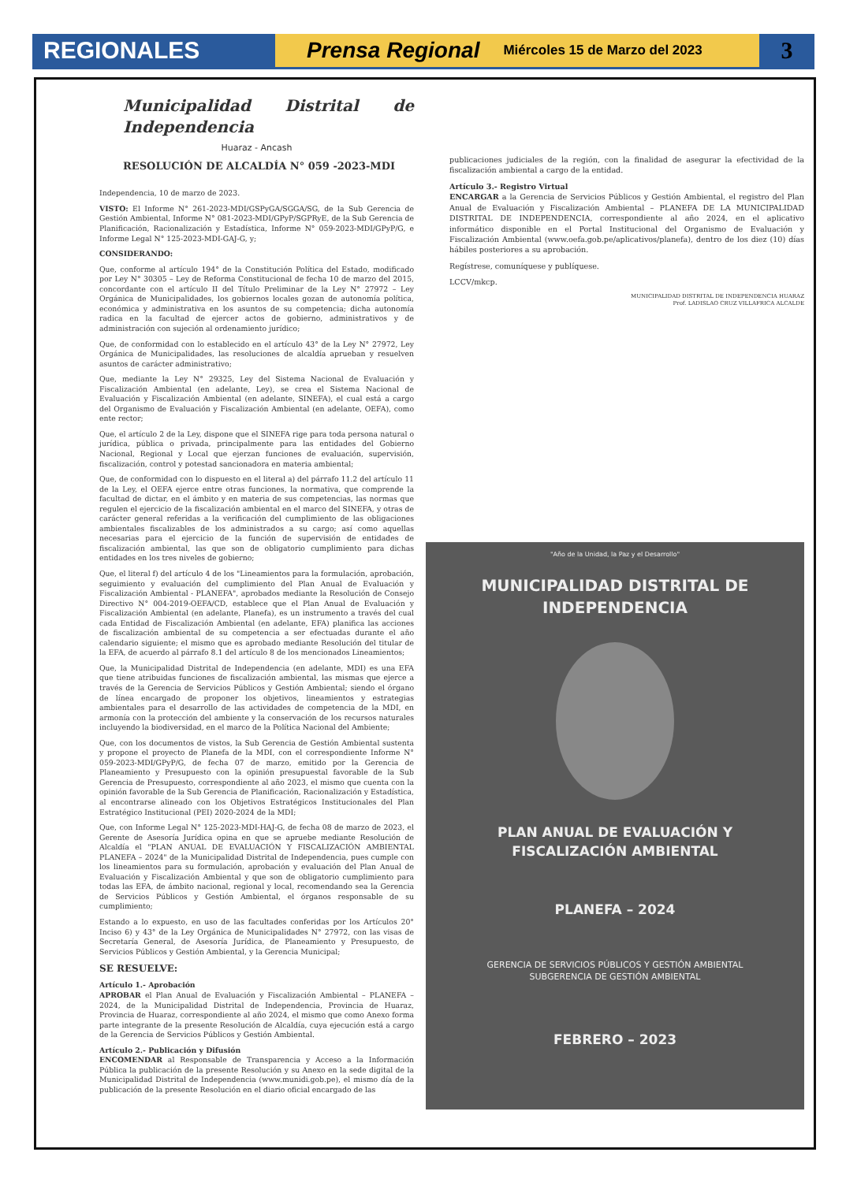REGIONALES
Prensa Regional
Miércoles 15 de Marzo del 2023
3
Municipalidad Distrital de Independencia
Huaraz - Ancash
RESOLUCIÓN DE ALCALDÍA N° 059 -2023-MDI
Independencia, 10 de marzo de 2023.
VISTO: El Informe N° 261-2023-MDI/GSPyGA/SGGA/SG, de la Sub Gerencia de Gestión Ambiental, Informe N° 081-2023-MDI/GPyP/SGPRyE, de la Sub Gerencia de Planificación, Racionalización y Estadística, Informe N° 059-2023-MDI/GPyP/G, e Informe Legal N° 125-2023-MDI-GAJ-G, y;
CONSIDERANDO:
Que, conforme al artículo 194° de la Constitución Política del Estado, modificado por Ley N° 30305 – Ley de Reforma Constitucional de fecha 10 de marzo del 2015, concordante con el artículo II del Título Preliminar de la Ley N° 27972 – Ley Orgánica de Municipalidades, los gobiernos locales gozan de autonomía política, económica y administrativa en los asuntos de su competencia; dicha autonomía radica en la facultad de ejercer actos de gobierno, administrativos y de administración con sujeción al ordenamiento jurídico;
Que, de conformidad con lo establecido en el artículo 43° de la Ley N° 27972, Ley Orgánica de Municipalidades, las resoluciones de alcaldía aprueban y resuelven asuntos de carácter administrativo;
Que, mediante la Ley N° 29325, Ley del Sistema Nacional de Evaluación y Fiscalización Ambiental (en adelante, Ley), se crea el Sistema Nacional de Evaluación y Fiscalización Ambiental (en adelante, SINEFA), el cual está a cargo del Organismo de Evaluación y Fiscalización Ambiental (en adelante, OEFA), como ente rector;
Que, el artículo 2 de la Ley, dispone que el SINEFA rige para toda persona natural o jurídica, pública o privada, principalmente para las entidades del Gobierno Nacional, Regional y Local que ejerzan funciones de evaluación, supervisión, fiscalización, control y potestad sancionadora en materia ambiental;
Que, de conformidad con lo dispuesto en el literal a) del párrafo 11.2 del artículo 11 de la Ley, el OEFA ejerce entre otras funciones, la normativa, que comprende la facultad de dictar, en el ámbito y en materia de sus competencias, las normas que regulen el ejercicio de la fiscalización ambiental en el marco del SINEFA, y otras de carácter general referidas a la verificación del cumplimiento de las obligaciones ambientales fiscalizables de los administrados a su cargo; así como aquellas necesarias para el ejercicio de la función de supervisión de entidades de fiscalización ambiental, las que son de obligatorio cumplimiento para dichas entidades en los tres niveles de gobierno;
Que, el literal f) del artículo 4 de los "Lineamientos para la formulación, aprobación, seguimiento y evaluación del cumplimiento del Plan Anual de Evaluación y Fiscalización Ambiental - PLANEFA", aprobados mediante la Resolución de Consejo Directivo N° 004-2019-OEFA/CD, establece que el Plan Anual de Evaluación y Fiscalización Ambiental (en adelante, Planefa), es un instrumento a través del cual cada Entidad de Fiscalización Ambiental (en adelante, EFA) planifica las acciones de fiscalización ambiental de su competencia a ser efectuadas durante el año calendario siguiente; el mismo que es aprobado mediante Resolución del titular de la EFA, de acuerdo al párrafo 8.1 del artículo 8 de los mencionados Lineamientos;
Que, la Municipalidad Distrital de Independencia (en adelante, MDI) es una EFA que tiene atribuidas funciones de fiscalización ambiental, las mismas que ejerce a través de la Gerencia de Servicios Públicos y Gestión Ambiental; siendo el órgano de línea encargado de proponer los objetivos, lineamientos y estrategias ambientales para el desarrollo de las actividades de competencia de la MDI, en armonía con la protección del ambiente y la conservación de los recursos naturales incluyendo la biodiversidad, en el marco de la Política Nacional del Ambiente;
Que, con los documentos de vistos, la Sub Gerencia de Gestión Ambiental sustenta y propone el proyecto de Planefa de la MDI, con el correspondiente Informe N° 059-2023-MDI/GPyP/G, de fecha 07 de marzo, emitido por la Gerencia de Planeamiento y Presupuesto con la opinión presupuestal favorable de la Sub Gerencia de Presupuesto, correspondiente al año 2023, el mismo que cuenta con la opinión favorable de la Sub Gerencia de Planificación, Racionalización y Estadística, al encontrarse alineado con los Objetivos Estratégicos Institucionales del Plan Estratégico Institucional (PEI) 2020-2024 de la MDI;
Que, con Informe Legal N° 125-2023-MDI-HAJ-G, de fecha 08 de marzo de 2023, el Gerente de Asesoría Jurídica opina en que se apruebe mediante Resolución de Alcaldía el "PLAN ANUAL DE EVALUACIÓN Y FISCALIZACIÓN AMBIENTAL PLANEFA – 2024" de la Municipalidad Distrital de Independencia, pues cumple con los lineamientos para su formulación, aprobación y evaluación del Plan Anual de Evaluación y Fiscalización Ambiental y que son de obligatorio cumplimiento para todas las EFA, de ámbito nacional, regional y local, recomendando sea la Gerencia de Servicios Públicos y Gestión Ambiental, el órganos responsable de su cumplimiento;
Estando a lo expuesto, en uso de las facultades conferidas por los Artículos 20° Inciso 6) y 43° de la Ley Orgánica de Municipalidades N° 27972, con las visas de Secretaría General, de Asesoría Jurídica, de Planeamiento y Presupuesto, de Servicios Públicos y Gestión Ambiental, y la Gerencia Municipal;
SE RESUELVE:
Artículo 1.- Aprobación
APROBAR el Plan Anual de Evaluación y Fiscalización Ambiental – PLANEFA – 2024, de la Municipalidad Distrital de Independencia, Provincia de Huaraz, Provincia de Huaraz, correspondiente al año 2024, el mismo que como Anexo forma parte integrante de la presente Resolución de Alcaldía, cuya ejecución está a cargo de la Gerencia de Servicios Públicos y Gestión Ambiental.
Artículo 2.- Publicación y Difusión
ENCOMENDAR al Responsable de Transparencia y Acceso a la Información Pública la publicación de la presente Resolución y su Anexo en la sede digital de la Municipalidad Distrital de Independencia (www.munidi.gob.pe), el mismo día de la publicación de la presente Resolución en el diario oficial encargado de las
publicaciones judiciales de la región, con la finalidad de asegurar la efectividad de la fiscalización ambiental a cargo de la entidad.
Artículo 3.- Registro Virtual
ENCARGAR a la Gerencia de Servicios Públicos y Gestión Ambiental, el registro del Plan Anual de Evaluación y Fiscalización Ambiental – PLANEFA DE LA MUNICIPALIDAD DISTRITAL DE INDEPENDENCIA, correspondiente al año 2024, en el aplicativo informático disponible en el Portal Institucional del Organismo de Evaluación y Fiscalización Ambiental (www.oefa.gob.pe/aplicativos/planefa), dentro de los diez (10) días hábiles posteriores a su aprobación.
Regístrese, comuníquese y publíquese.
LCCV/mkcp.
MUNICIPALIDAD DISTRITAL DE INDEPENDENCIA HUARAZ
Prof. LADISLAO CRUZ VILLAFRICA ALCALDE
"Año de la Unidad, la Paz y el Desarrollo"
MUNICIPALIDAD DISTRITAL DE
INDEPENDENCIA
PLAN ANUAL DE EVALUACIÓN Y
FISCALIZACIÓN AMBIENTAL
PLANEFA – 2024
GERENCIA DE SERVICIOS PÚBLICOS Y GESTIÓN AMBIENTAL
SUBGERENCIA DE GESTIÓN AMBIENTAL
FEBRERO – 2023